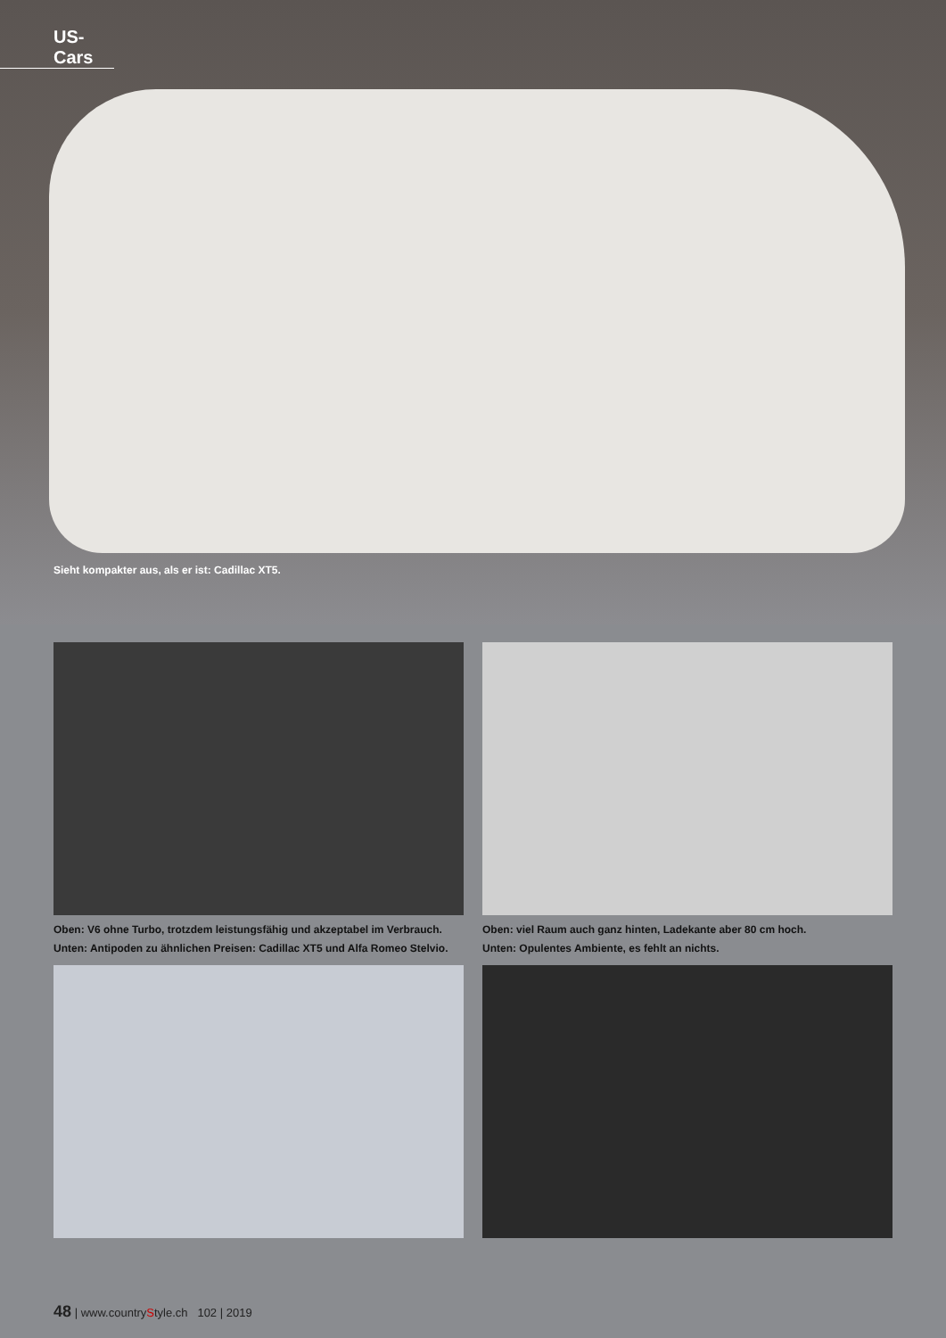US-Cars
Sieht kompakter aus, als er ist: Cadillac XT5.
Oben: V6 ohne Turbo, trotzdem leistungsfähig und akzeptabel im Verbrauch.
Unten: Antipoden zu ähnlichen Preisen: Cadillac XT5 und Alfa Romeo Stelvio.
Oben: viel Raum auch ganz hinten, Ladekante aber 80 cm hoch.
Unten: Opulentes Ambiente, es fehlt an nichts.
48 | www.countryStyle.ch 102 | 2019